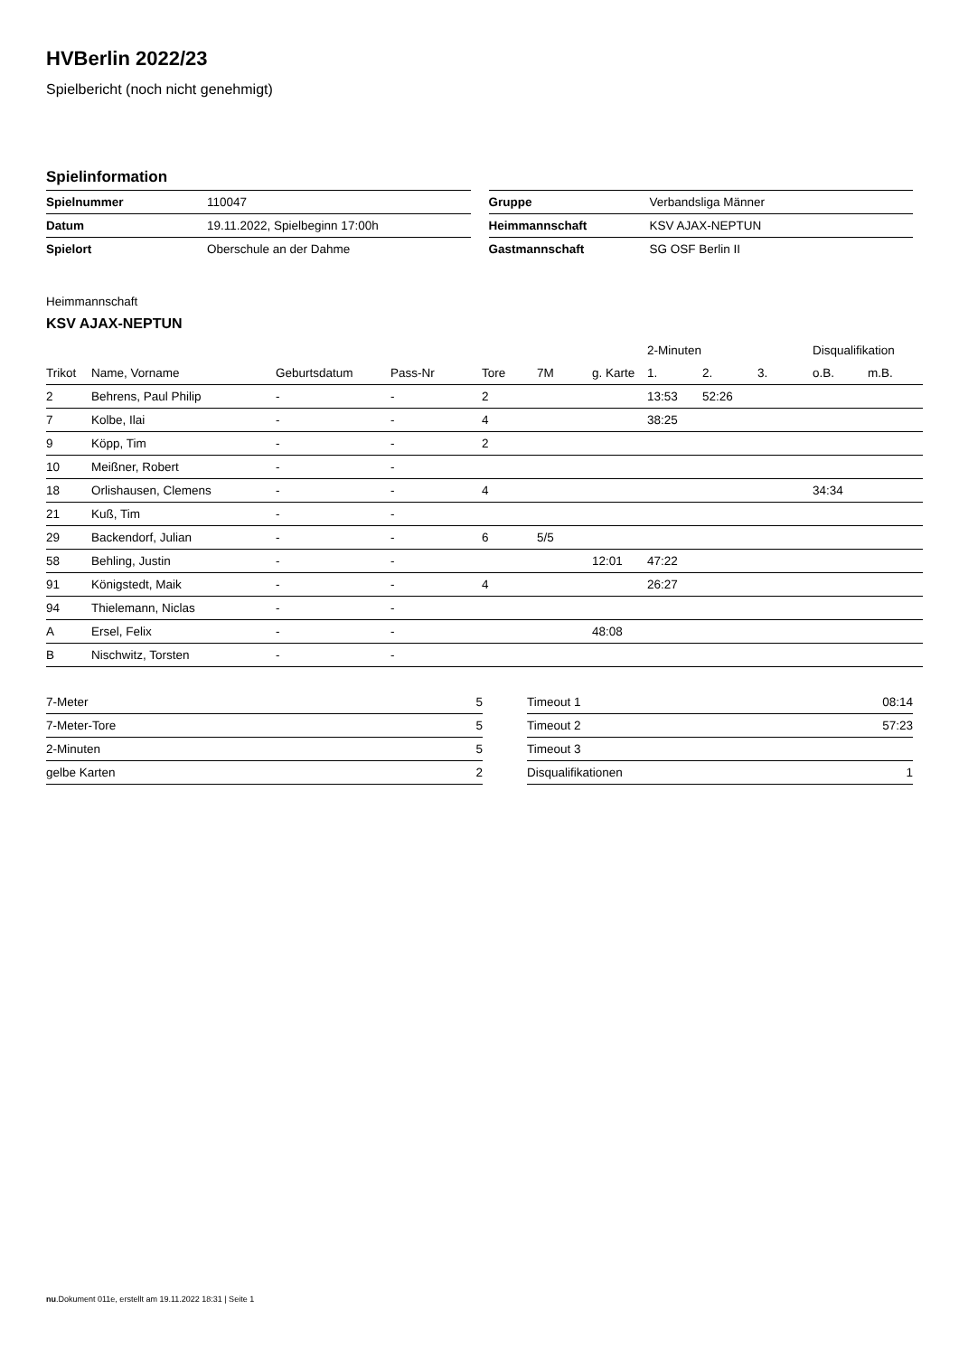HVBerlin 2022/23
Spielbericht (noch nicht genehmigt)
Spielinformation
| Spielnummer | 110047 |
| Datum | 19.11.2022, Spielbeginn 17:00h |
| Spielort | Oberschule an der Dahme |
| Gruppe | Verbandsliga Männer |
| Heimmannschaft | KSV AJAX-NEPTUN |
| Gastmannschaft | SG OSF Berlin II |
Heimmannschaft
KSV AJAX-NEPTUN
| | | | | | | | 2-Minuten | | | Disqualifikation | |
| --- | --- | --- | --- | --- | --- | --- | --- | --- | --- | --- | --- |
| Trikot | Name, Vorname | Geburtsdatum | Pass-Nr | Tore | 7M | g. Karte | 1. | 2. | 3. | o.B. | m.B. |
| 2 | Behrens, Paul Philip | - | - | 2 | | | 13:53 | 52:26 | | | |
| 7 | Kolbe, Ilai | - | - | 4 | | | 38:25 | | | | |
| 9 | Köpp, Tim | - | - | 2 | | | | | | | |
| 10 | Meißner, Robert | - | - | | | | | | | | |
| 18 | Orlishausen, Clemens | - | - | 4 | | | | | | 34:34 | |
| 21 | Kuß, Tim | - | - | | | | | | | | |
| 29 | Backendorf, Julian | - | - | 6 | 5/5 | | | | | | |
| 58 | Behling, Justin | - | - | | | 12:01 | 47:22 | | | | |
| 91 | Königstedt, Maik | - | - | 4 | | | 26:27 | | | | |
| 94 | Thielemann, Niclas | - | - | | | | | | | | |
| A | Ersel, Felix | - | - | | | 48:08 | | | | | |
| B | Nischwitz, Torsten | - | - | | | | | | | | |
| 7-Meter | 5 |
| 7-Meter-Tore | 5 |
| 2-Minuten | 5 |
| gelbe Karten | 2 |
| Timeout 1 | 08:14 |
| Timeout 2 | 57:23 |
| Timeout 3 | |
| Disqualifikationen | 1 |
nu.Dokument 011e, erstellt am 19.11.2022 18:31 | Seite 1